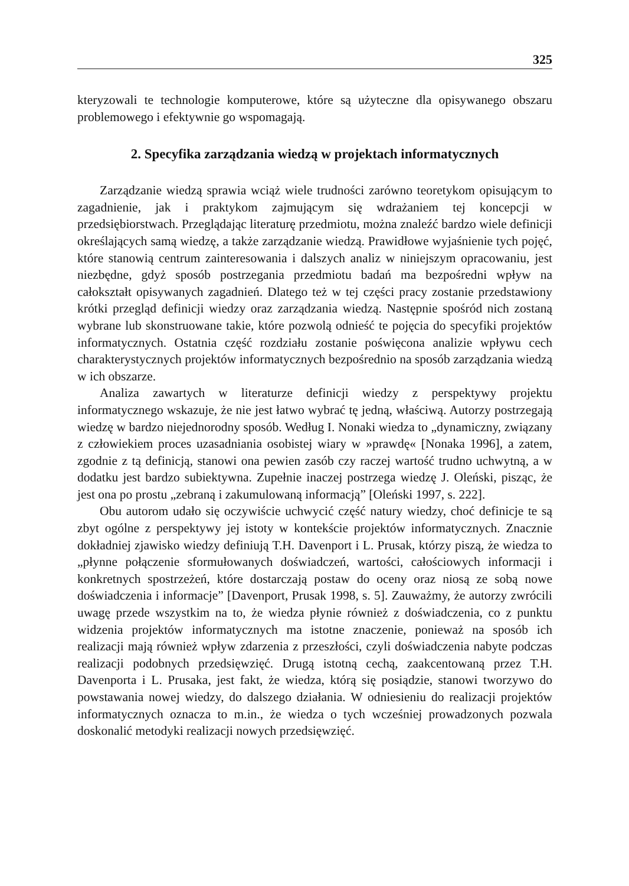325
kteryzowali te technologie komputerowe, które są użyteczne dla opisywanego obszaru problemowego i efektywnie go wspomagają.
2. Specyfika zarządzania wiedzą w projektach informatycznych
Zarządzanie wiedzą sprawia wciąż wiele trudności zarówno teoretykom opisującym to zagadnienie, jak i praktykom zajmującym się wdrażaniem tej koncepcji w przedsiębiorstwach. Przeglądając literaturę przedmiotu, można znaleźć bardzo wiele definicji określających samą wiedzę, a także zarządzanie wiedzą. Prawidłowe wyjaśnienie tych pojęć, które stanowią centrum zainteresowania i dalszych analiz w niniejszym opracowaniu, jest niezbędne, gdyż sposób postrzegania przedmiotu badań ma bezpośredni wpływ na całokształt opisywanych zagadnień. Dlatego też w tej części pracy zostanie przedstawiony krótki przegląd definicji wiedzy oraz zarządzania wiedzą. Następnie spośród nich zostaną wybrane lub skonstruowane takie, które pozwolą odnieść te pojęcia do specyfiki projektów informatycznych. Ostatnia część rozdziału zostanie poświęcona analizie wpływu cech charakterystycznych projektów informatycznych bezpośrednio na sposób zarządzania wiedzą w ich obszarze.
Analiza zawartych w literaturze definicji wiedzy z perspektywy projektu informatycznego wskazuje, że nie jest łatwo wybrać tę jedną, właściwą. Autorzy postrzegają wiedzę w bardzo niejednorodny sposób. Według I. Nonaki wiedza to „dynamiczny, związany z człowiekiem proces uzasadniania osobistej wiary w »prawdę« [Nonaka 1996], a zatem, zgodnie z tą definicją, stanowi ona pewien zasób czy raczej wartość trudno uchwytną, a w dodatku jest bardzo subiektywna. Zupełnie inaczej postrzega wiedzę J. Oleński, pisząc, że jest ona po prostu „zebraną i zakumulowaną informacją” [Oleński 1997, s. 222].
Obu autorom udało się oczywiście uchwycić część natury wiedzy, choć definicje te są zbyt ogólne z perspektywy jej istoty w kontekście projektów informatycznych. Znacznie dokładniej zjawisko wiedzy definiują T.H. Davenport i L. Prusak, którzy piszą, że wiedza to „płynne połączenie sformułowanych doświadczeń, wartości, całościowych informacji i konkretnych spostrzeżeń, które dostarczają postaw do oceny oraz niosą ze sobą nowe doświadczenia i informacje” [Davenport, Prusak 1998, s. 5]. Zauważmy, że autorzy zwrócili uwagę przede wszystkim na to, że wiedza płynie również z doświadczenia, co z punktu widzenia projektów informatycznych ma istotne znaczenie, ponieważ na sposób ich realizacji mają również wpływ zdarzenia z przeszłości, czyli doświadczenia nabyte podczas realizacji podobnych przedsięwzięć. Drugą istotną cechą, zaakcentowaną przez T.H. Davenporta i L. Prusaka, jest fakt, że wiedza, którą się posiądzie, stanowi tworzywo do powstawania nowej wiedzy, do dalszego działania. W odniesieniu do realizacji projektów informatycznych oznacza to m.in., że wiedza o tych wcześniej prowadzonych pozwala doskonalić metodyki realizacji nowych przedsięwzięć.